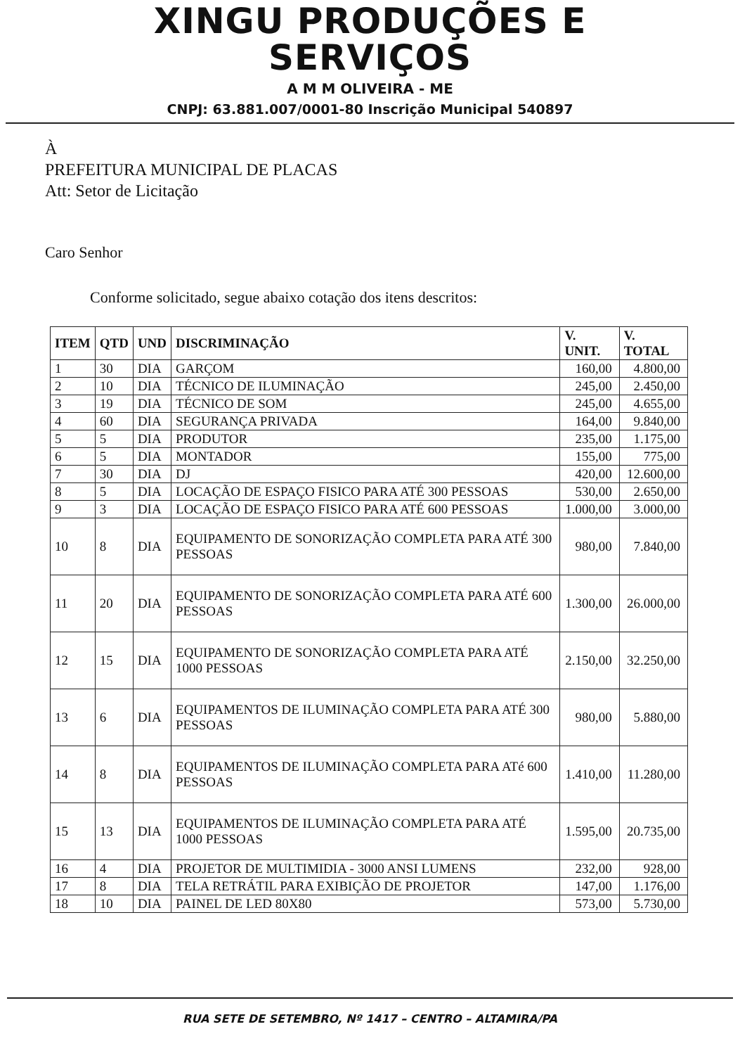XINGU PRODUÇÕES E
SERVIÇOS
A M M OLIVEIRA - ME
CNPJ: 63.881.007/0001-80 Inscrição Municipal 540897
À
PREFEITURA MUNICIPAL DE PLACAS
Att: Setor de Licitação
Caro Senhor
Conforme solicitado, segue abaixo cotação dos itens descritos:
| ITEM | QTD | UND | DISCRIMINAÇÃO | V. UNIT. | V. TOTAL |
| --- | --- | --- | --- | --- | --- |
| 1 | 30 | DIA | GARÇOM | 160,00 | 4.800,00 |
| 2 | 10 | DIA | TÉCNICO DE ILUMINAÇÃO | 245,00 | 2.450,00 |
| 3 | 19 | DIA | TÉCNICO DE SOM | 245,00 | 4.655,00 |
| 4 | 60 | DIA | SEGURANÇA PRIVADA | 164,00 | 9.840,00 |
| 5 | 5 | DIA | PRODUTOR | 235,00 | 1.175,00 |
| 6 | 5 | DIA | MONTADOR | 155,00 | 775,00 |
| 7 | 30 | DIA | DJ | 420,00 | 12.600,00 |
| 8 | 5 | DIA | LOCAÇÃO DE ESPAÇO FISICO PARA ATÉ 300 PESSOAS | 530,00 | 2.650,00 |
| 9 | 3 | DIA | LOCAÇÃO DE ESPAÇO FISICO PARA ATÉ 600 PESSOAS | 1.000,00 | 3.000,00 |
| 10 | 8 | DIA | EQUIPAMENTO DE SONORIZAÇÃO COMPLETA PARA ATÉ 300 PESSOAS | 980,00 | 7.840,00 |
| 11 | 20 | DIA | EQUIPAMENTO DE SONORIZAÇÃO COMPLETA PARA ATÉ 600 PESSOAS | 1.300,00 | 26.000,00 |
| 12 | 15 | DIA | EQUIPAMENTO DE SONORIZAÇÃO COMPLETA PARA ATÉ 1000 PESSOAS | 2.150,00 | 32.250,00 |
| 13 | 6 | DIA | EQUIPAMENTOS DE ILUMINAÇÃO COMPLETA PARA ATÉ 300 PESSOAS | 980,00 | 5.880,00 |
| 14 | 8 | DIA | EQUIPAMENTOS DE ILUMINAÇÃO COMPLETA PARA ATé 600 PESSOAS | 1.410,00 | 11.280,00 |
| 15 | 13 | DIA | EQUIPAMENTOS DE ILUMINAÇÃO COMPLETA PARA ATÉ 1000 PESSOAS | 1.595,00 | 20.735,00 |
| 16 | 4 | DIA | PROJETOR DE MULTIMIDIA - 3000 ANSI LUMENS | 232,00 | 928,00 |
| 17 | 8 | DIA | TELA RETRÁTIL PARA EXIBIÇÃO DE PROJETOR | 147,00 | 1.176,00 |
| 18 | 10 | DIA | PAINEL DE LED 80X80 | 573,00 | 5.730,00 |
RUA SETE DE SETEMBRO, Nº 1417 – CENTRO – ALTAMIRA/PA